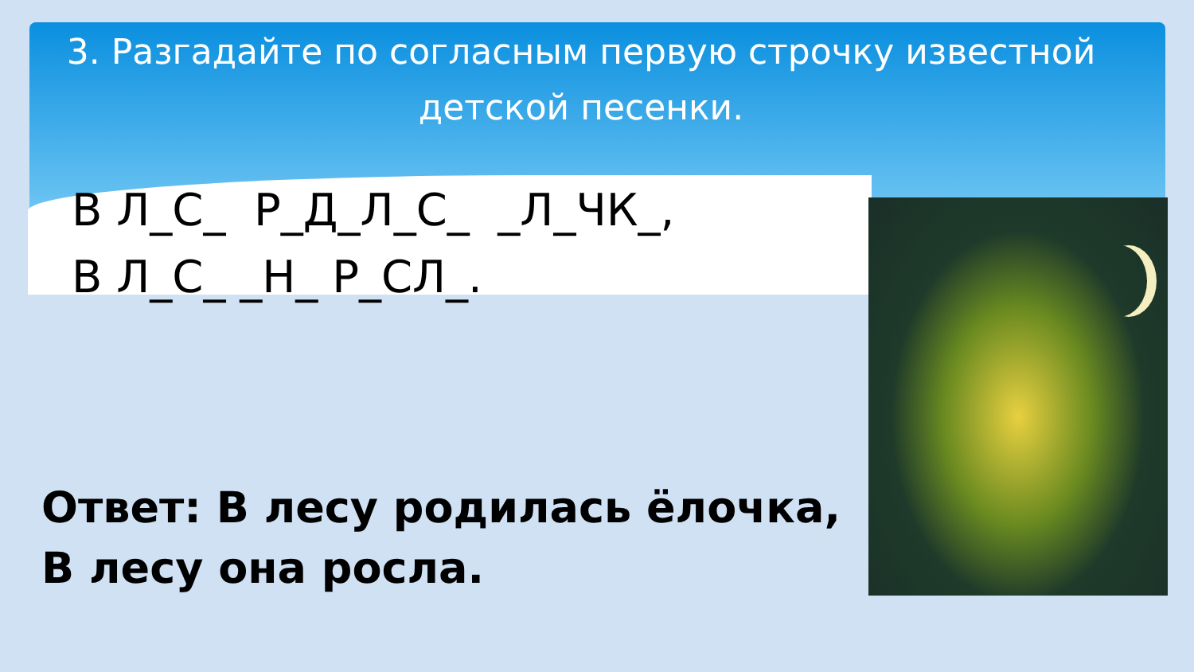3. Разгадайте по согласным первую строчку известной детской песенки.
В Л_С_ Р_Д_Л_С_ _Л_ЧК_, В Л_С_ _Н_ Р_СЛ_.
Ответ: В лесу родилась ёлочка,
В лесу она росла.